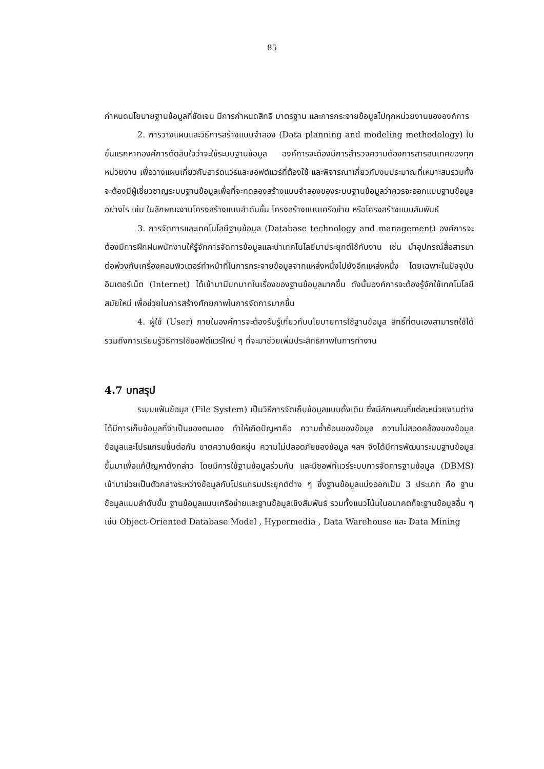85
กำหนดนโยบายฐานข้อมูลที่ชัดเจน มีการกำหนดสิทธิ มาตรฐาน และการกระจายข้อมูลไปทุกหน่วยงานขององค์การ
2. การวางแผนและวิธีการสร้างแบบจำลอง (Data planning and modeling methodology) ในขั้นแรกหากองค์การตัดสินใจว่าจะใช้ระบบฐานข้อมูล องค์การจะต้องมีการสำรวจความต้องการสารสนเทศของทุกหน่วยงาน เพื่อวางแผนเกี่ยวกับฮาร์ดแวร์และซอฟต์แวร์ที่ต้องใช้ และพิจารณาเกี่ยวกับงบประมาณที่เหมาะสมรวมทั้งจะต้องมีผู้เชี่ยวชาญระบบฐานข้อมูลเพื่อที่จะทดลองสร้างแบบจำลองของระบบฐานข้อมูลว่าควรจะออกแบบฐานข้อมูลอย่างไร เช่น ในลักษณะงานโครงสร้างแบบลำดับขั้น โครงสร้างแบบเครือข่าย หรือโครงสร้างแบบสัมพันธ์
3. การจัดการและเทคโนโลยีฐานข้อมูล (Database technology and management) องค์การจะต้องมีการฝึกฝนพนักงานให้รู้จักการจัดการข้อมูลและนำเทคโนโลยีมาประยุกต์ใช้กับงาน เช่น นำอุปกรณ์สื่อสารมาต่อพ่วงกับเครื่องคอมพิวเตอร์ทำหน้าที่ในการกระจายข้อมูลจากแหล่งหนึ่งไปยังอีกแหล่งหนึ่ง โดยเฉพาะในปัจจุบันอินเตอร์เน็ต (Internet) ได้เข้ามามีบทบาทในเรื่องของฐานข้อมูลมากขึ้น ดังนั้นองค์การจะต้องรู้จักใช้เทคโนโลยีสมัยใหม่ เพื่อช่วยในการสร้างศักยภาพในการจัดการมากขึ้น
4. ผู้ใช้ (User) ภายในองค์การจะต้องรับรู้เกี่ยวกับนโยบายการใช้ฐานข้อมูล สิทธิ์ที่ตนเองสามารถใช้ได้รวมถึงการเรียนรู้วิธีการใช้ซอฟต์แวร์ใหม่ ๆ ที่จะมาช่วยเพิ่มประสิทธิภาพในการทำงาน
4.7 บทสรุป
ระบบแฟ้มข้อมูล (File System) เป็นวิธีการจัดเก็บข้อมูลแบบดั้งเดิม ซึ่งมีลักษณะที่แต่ละหน่วยงานต่างได้มีการเก็บข้อมูลที่จำเป็นของตนเอง ทำให้เกิดปัญหาคือ ความซ้ำซ้อนของข้อมูล ความไม่สอดคล้องของข้อมูล ข้อมูลและโปรแกรมขึ้นต่อกัน ขาดความยืดหยุ่น ความไม่ปลอดภัยของข้อมูล ฯลฯ จึงได้มีการพัฒนาระบบฐานข้อมูลขึ้นมาเพื่อแก้ปัญหาดังกล่าว โดยมีการใช้ฐานข้อมูลร่วมกัน และมีซอฟท์แวร์ระบบการจัดการฐานข้อมูล (DBMS) เข้ามาช่วยเป็นตัวกลางระหว่างข้อมูลกับโปรแกรมประยุกต์ต่าง ๆ ซึ่งฐานข้อมูลแบ่งออกเป็น 3 ประเภท คือ ฐานข้อมูลแบบลำดับขั้น ฐานข้อมูลแบบเครือข่ายและฐานข้อมูลเชิงสัมพันธ์ รวมทั้งแนวโน้มในอนาคตก็จะฐานข้อมูลอื่น ๆ เช่น Object-Oriented Database Model , Hypermedia , Data Warehouse และ Data Mining